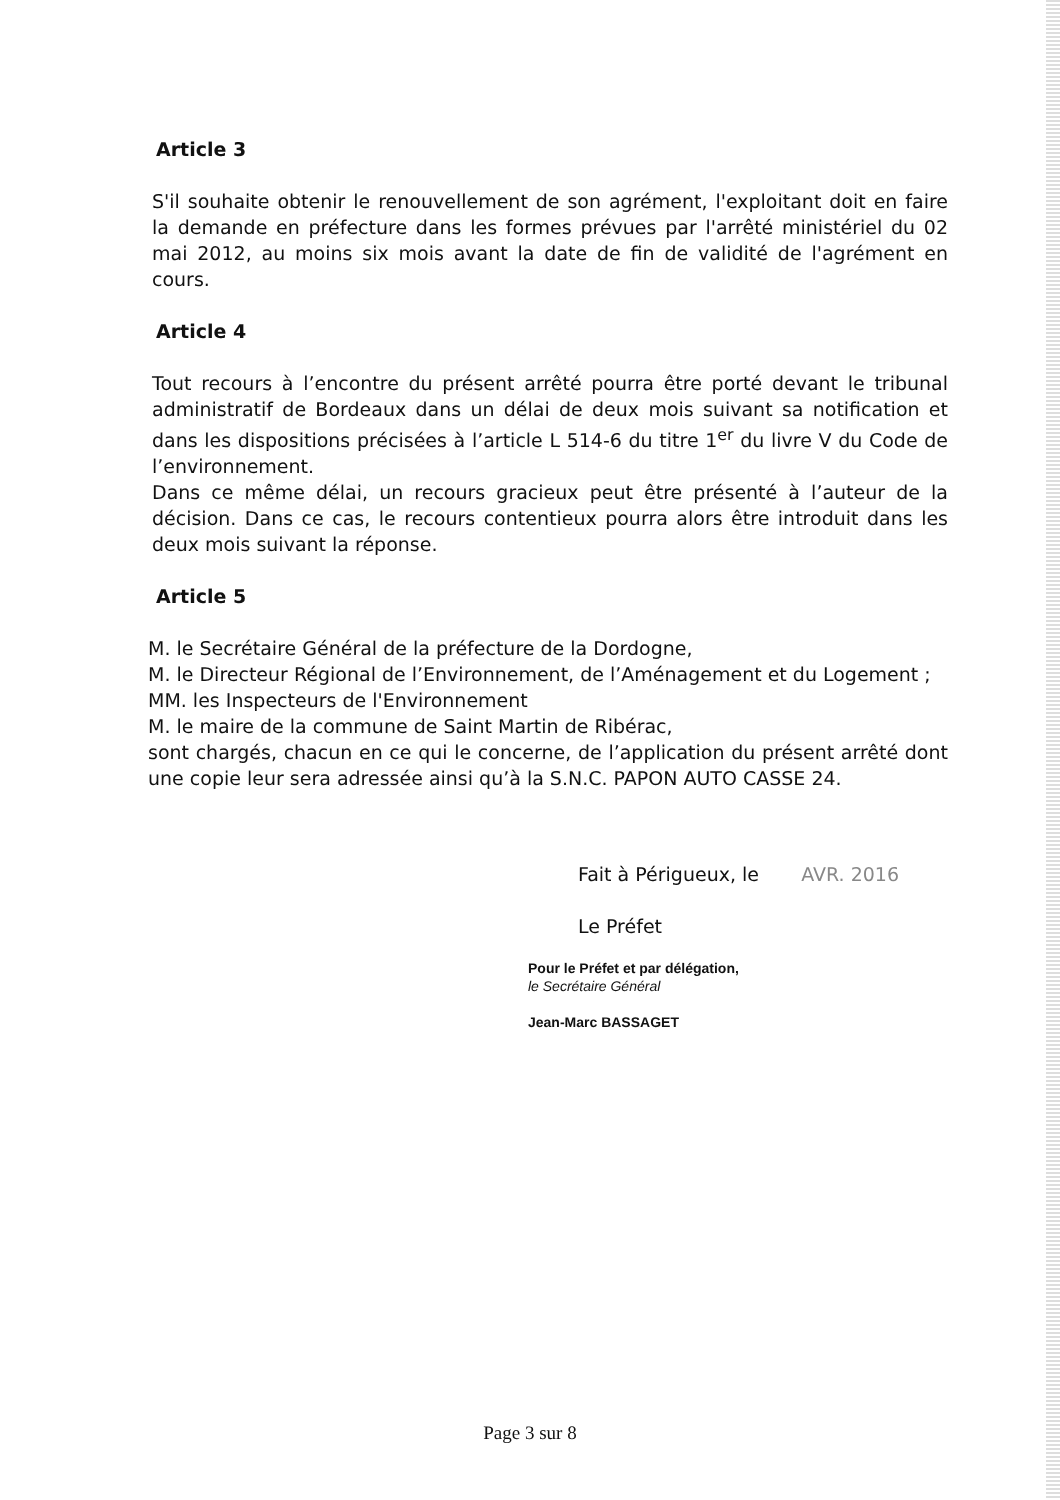Article 3
S'il souhaite obtenir le renouvellement de son agrément, l'exploitant doit en faire la demande en préfecture dans les formes prévues par l'arrêté ministériel du 02 mai 2012, au moins six mois avant la date de fin de validité de l'agrément en cours.
Article 4
Tout recours à l’encontre du présent arrêté pourra être porté devant le tribunal administratif de Bordeaux dans un délai de deux mois suivant sa notification et dans les dispositions précisées à l’article L 514-6 du titre 1<sup>er</sup> du livre V du Code de l’environnement.
Dans ce même délai, un recours gracieux peut être présenté à l’auteur de la décision. Dans ce cas, le recours contentieux pourra alors être introduit dans les deux mois suivant la réponse.
Article 5
M. le Secrétaire Général de la préfecture de la Dordogne,
M. le Directeur Régional de l’Environnement, de l’Aménagement et du Logement ;
MM. les Inspecteurs de l'Environnement
M. le maire de la commune de Saint Martin de Ribérac,
sont chargés, chacun en ce qui le concerne, de l’application du présent arrêté dont une copie leur sera adressée ainsi qu’à la S.N.C. PAPON AUTO CASSE 24.
Fait à Périgueux, le AVR. 2016
Le Préfet
Pour le Préfet et par délégation,
le Secrétaire Général
Jean-Marc BASSAGET
Page 3 sur 8